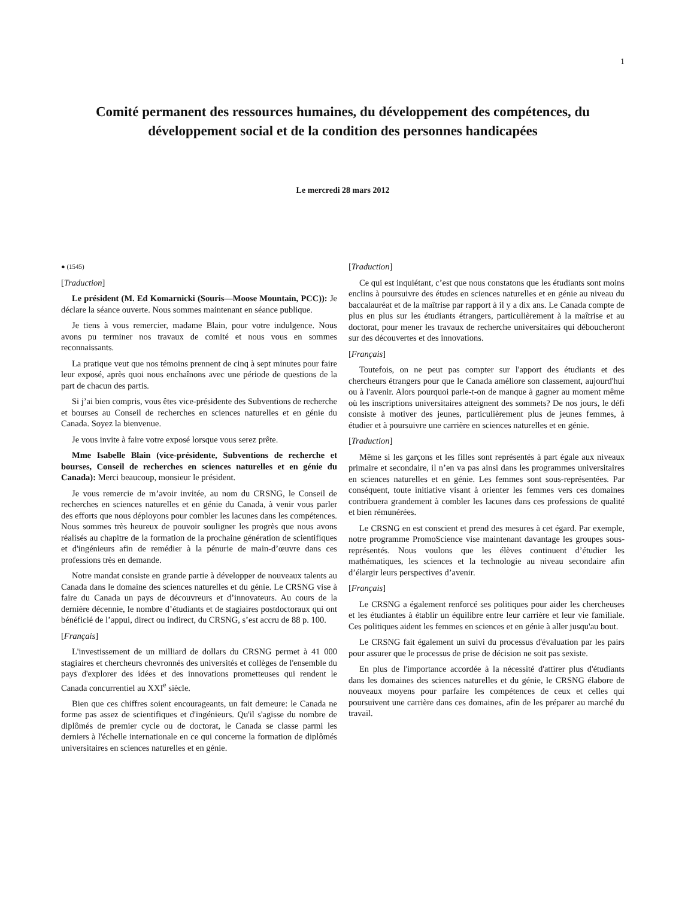1
Comité permanent des ressources humaines, du développement des compétences, du développement social et de la condition des personnes handicapées
Le mercredi 28 mars 2012
● (1545)
[Traduction]
Le président (M. Ed Komarnicki (Souris—Moose Mountain, PCC)): Je déclare la séance ouverte. Nous sommes maintenant en séance publique.
Je tiens à vous remercier, madame Blain, pour votre indulgence. Nous avons pu terminer nos travaux de comité et nous vous en sommes reconnaissants.
La pratique veut que nos témoins prennent de cinq à sept minutes pour faire leur exposé, après quoi nous enchaînons avec une période de questions de la part de chacun des partis.
Si j’ai bien compris, vous êtes vice-présidente des Subventions de recherche et bourses au Conseil de recherches en sciences naturelles et en génie du Canada. Soyez la bienvenue.
Je vous invite à faire votre exposé lorsque vous serez prête.
Mme Isabelle Blain (vice-présidente, Subventions de recherche et bourses, Conseil de recherches en sciences naturelles et en génie du Canada): Merci beaucoup, monsieur le président.
Je vous remercie de m’avoir invitée, au nom du CRSNG, le Conseil de recherches en sciences naturelles et en génie du Canada, à venir vous parler des efforts que nous déployons pour combler les lacunes dans les compétences. Nous sommes très heureux de pouvoir souligner les progrès que nous avons réalisés au chapitre de la formation de la prochaine génération de scientifiques et d'ingénieurs afin de remédier à la pénurie de main-d’œuvre dans ces professions très en demande.
Notre mandat consiste en grande partie à développer de nouveaux talents au Canada dans le domaine des sciences naturelles et du génie. Le CRSNG vise à faire du Canada un pays de découvreurs et d’innovateurs. Au cours de la dernière décennie, le nombre d’étudiants et de stagiaires postdoctoraux qui ont bénéficié de l’appui, direct ou indirect, du CRSNG, s’est accru de 88 p. 100.
[Français]
L'investissement de un milliard de dollars du CRSNG permet à 41 000 stagiaires et chercheurs chevronnés des universités et collèges de l'ensemble du pays d'explorer des idées et des innovations prometteuses qui rendent le Canada concurrentiel au XXI<sup>e</sup> siècle.
Bien que ces chiffres soient encourageants, un fait demeure: le Canada ne forme pas assez de scientifiques et d'ingénieurs. Qu'il s'agisse du nombre de diplômés de premier cycle ou de doctorat, le Canada se classe parmi les derniers à l'échelle internationale en ce qui concerne la formation de diplômés universitaires en sciences naturelles et en génie.
[Traduction]
Ce qui est inquiétant, c’est que nous constatons que les étudiants sont moins enclins à poursuivre des études en sciences naturelles et en génie au niveau du baccalauréat et de la maîtrise par rapport à il y a dix ans. Le Canada compte de plus en plus sur les étudiants étrangers, particulièrement à la maîtrise et au doctorat, pour mener les travaux de recherche universitaires qui déboucheront sur des découvertes et des innovations.
[Français]
Toutefois, on ne peut pas compter sur l'apport des étudiants et des chercheurs étrangers pour que le Canada améliore son classement, aujourd'hui ou à l'avenir. Alors pourquoi parle-t-on de manque à gagner au moment même où les inscriptions universitaires atteignent des sommets? De nos jours, le défi consiste à motiver des jeunes, particulièrement plus de jeunes femmes, à étudier et à poursuivre une carrière en sciences naturelles et en génie.
[Traduction]
Même si les garçons et les filles sont représentés à part égale aux niveaux primaire et secondaire, il n’en va pas ainsi dans les programmes universitaires en sciences naturelles et en génie. Les femmes sont sous-représentées. Par conséquent, toute initiative visant à orienter les femmes vers ces domaines contribuera grandement à combler les lacunes dans ces professions de qualité et bien rémunérées.
Le CRSNG en est conscient et prend des mesures à cet égard. Par exemple, notre programme PromoScience vise maintenant davantage les groupes sous-représentés. Nous voulons que les élèves continuent d’étudier les mathématiques, les sciences et la technologie au niveau secondaire afin d’élargir leurs perspectives d’avenir.
[Français]
Le CRSNG a également renforcé ses politiques pour aider les chercheuses et les étudiantes à établir un équilibre entre leur carrière et leur vie familiale. Ces politiques aident les femmes en sciences et en génie à aller jusqu'au bout.
Le CRSNG fait également un suivi du processus d'évaluation par les pairs pour assurer que le processus de prise de décision ne soit pas sexiste.
En plus de l'importance accordée à la nécessité d'attirer plus d'étudiants dans les domaines des sciences naturelles et du génie, le CRSNG élabore de nouveaux moyens pour parfaire les compétences de ceux et celles qui poursuivent une carrière dans ces domaines, afin de les préparer au marché du travail.